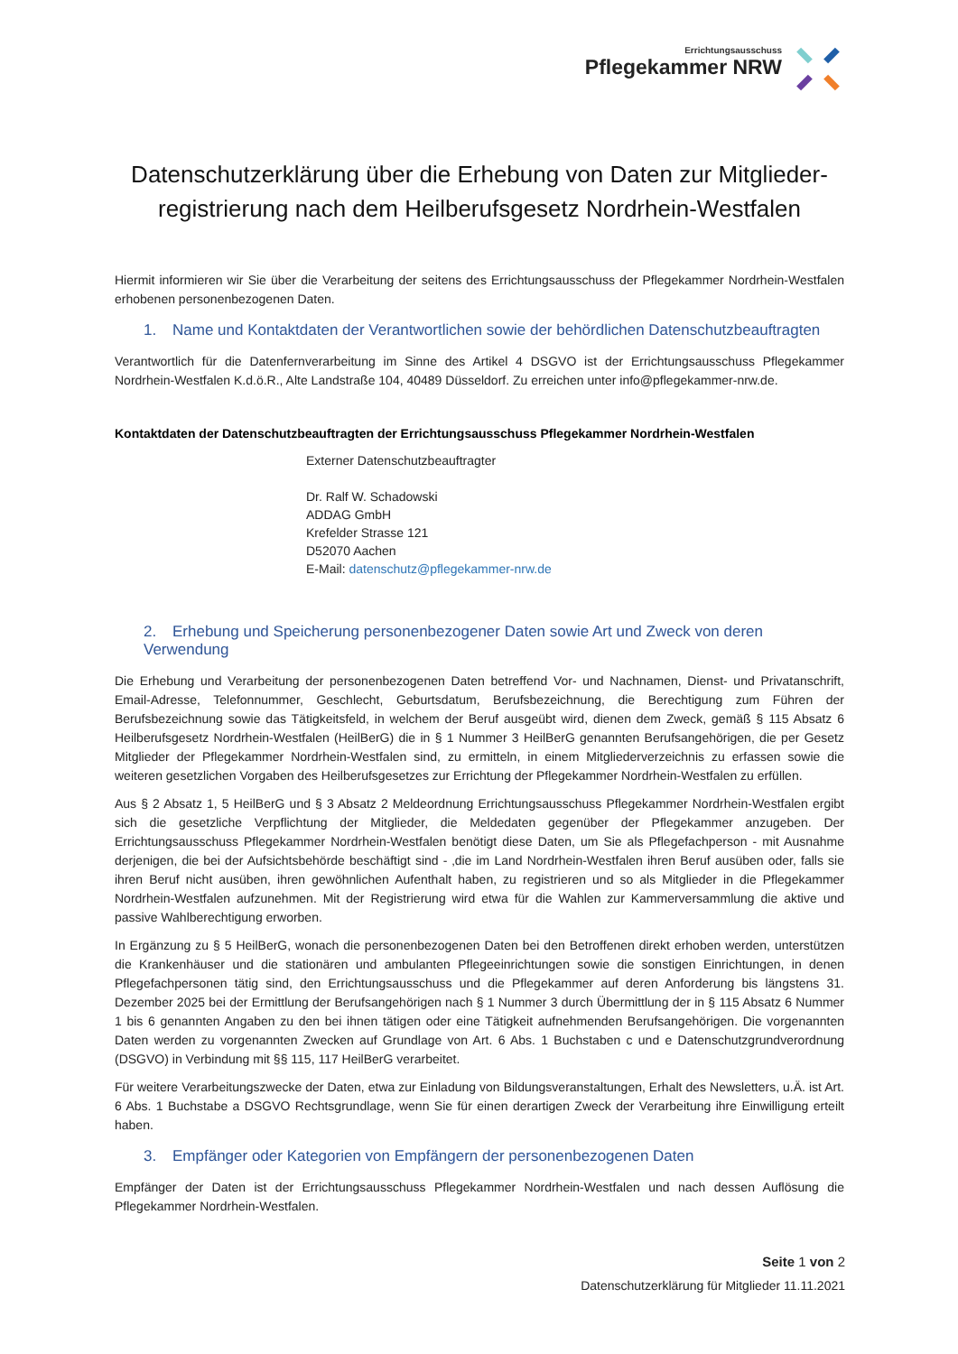Errichtungsausschuss
Pflegekammer NRW
Datenschutzerklärung über die Erhebung von Daten zur Mitglieder-registrierung nach dem Heilberufsgesetz Nordrhein-Westfalen
Hiermit informieren wir Sie über die Verarbeitung der seitens des Errichtungsausschuss der Pflegekammer Nordrhein-Westfalen erhobenen personenbezogenen Daten.
1. Name und Kontaktdaten der Verantwortlichen sowie der behördlichen Datenschutzbeauftragten
Verantwortlich für die Datenfernverarbeitung im Sinne des Artikel 4 DSGVO ist der Errichtungsausschuss Pflegekammer Nordrhein-Westfalen K.d.ö.R., Alte Landstraße 104, 40489 Düsseldorf. Zu erreichen unter info@pflegekammer-nrw.de.
Kontaktdaten der Datenschutzbeauftragten der Errichtungsausschuss Pflegekammer Nordrhein-Westfalen
Externer Datenschutzbeauftragter
Dr. Ralf W. Schadowski
ADDAG GmbH
Krefelder Strasse 121
D52070 Aachen
E-Mail: datenschutz@pflegekammer-nrw.de
2. Erhebung und Speicherung personenbezogener Daten sowie Art und Zweck von deren Verwendung
Die Erhebung und Verarbeitung der personenbezogenen Daten betreffend Vor- und Nachnamen, Dienst- und Privatanschrift, Email-Adresse, Telefonnummer, Geschlecht, Geburtsdatum, Berufsbezeichnung, die Berechtigung zum Führen der Berufsbezeichnung sowie das Tätigkeitsfeld, in welchem der Beruf ausgeübt wird, dienen dem Zweck, gemäß § 115 Absatz 6 Heilberufsgesetz Nordrhein-Westfalen (HeilBerG) die in § 1 Nummer 3 HeilBerG genannten Berufsangehörigen, die per Gesetz Mitglieder der Pflegekammer Nordrhein-Westfalen sind, zu ermitteln, in einem Mitgliederverzeichnis zu erfassen sowie die weiteren gesetzlichen Vorgaben des Heilberufsgesetzes zur Errichtung der Pflegekammer Nordrhein-Westfalen zu erfüllen.
Aus § 2 Absatz 1, 5 HeilBerG und § 3 Absatz 2 Meldeordnung Errichtungsausschuss Pflegekammer Nordrhein-Westfalen ergibt sich die gesetzliche Verpflichtung der Mitglieder, die Meldedaten gegenüber der Pflegekammer anzugeben. Der Errichtungsausschuss Pflegekammer Nordrhein-Westfalen benötigt diese Daten, um Sie als Pflegefachperson - mit Ausnahme derjenigen, die bei der Aufsichtsbehörde beschäftigt sind - ‚die im Land Nordrhein-Westfalen ihren Beruf ausüben oder, falls sie ihren Beruf nicht ausüben, ihren gewöhnlichen Aufenthalt haben, zu registrieren und so als Mitglieder in die Pflegekammer Nordrhein-Westfalen aufzunehmen. Mit der Registrierung wird etwa für die Wahlen zur Kammerversammlung die aktive und passive Wahlberechtigung erworben.
In Ergänzung zu § 5 HeilBerG, wonach die personenbezogenen Daten bei den Betroffenen direkt erhoben werden, unterstützen die Krankenhäuser und die stationären und ambulanten Pflegeeinrichtungen sowie die sonstigen Einrichtungen, in denen Pflegefachpersonen tätig sind, den Errichtungsausschuss und die Pflegekammer auf deren Anforderung bis längstens 31. Dezember 2025 bei der Ermittlung der Berufsangehörigen nach § 1 Nummer 3 durch Übermittlung der in § 115 Absatz 6 Nummer 1 bis 6 genannten Angaben zu den bei ihnen tätigen oder eine Tätigkeit aufnehmenden Berufsangehörigen. Die vorgenannten Daten werden zu vorgenannten Zwecken auf Grundlage von Art. 6 Abs. 1 Buchstaben c und e Datenschutzgrundverordnung (DSGVO) in Verbindung mit §§ 115, 117 HeilBerG verarbeitet.
Für weitere Verarbeitungszwecke der Daten, etwa zur Einladung von Bildungsveranstaltungen, Erhalt des Newsletters, u.Ä. ist Art. 6 Abs. 1 Buchstabe a DSGVO Rechtsgrundlage, wenn Sie für einen derartigen Zweck der Verarbeitung ihre Einwilligung erteilt haben.
3. Empfänger oder Kategorien von Empfängern der personenbezogenen Daten
Empfänger der Daten ist der Errichtungsausschuss Pflegekammer Nordrhein-Westfalen und nach dessen Auflösung die Pflegekammer Nordrhein-Westfalen.
Seite 1 von 2
Datenschutzerklärung für Mitglieder 11.11.2021